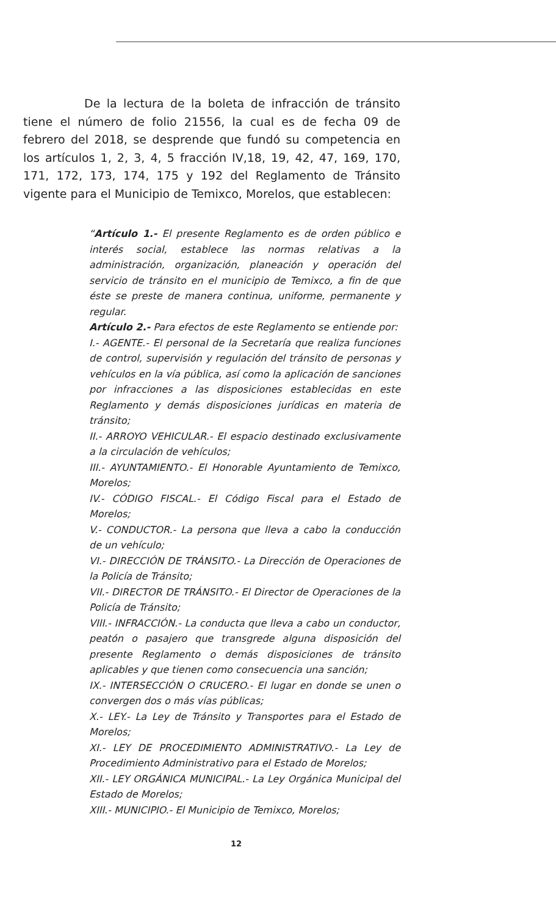De la lectura de la boleta de infracción de tránsito tiene el número de folio 21556, la cual es de fecha 09 de febrero del 2018, se desprende que fundó su competencia en los artículos 1, 2, 3, 4, 5 fracción IV,18, 19, 42, 47, 169, 170, 171, 172, 173, 174, 175 y 192 del Reglamento de Tránsito vigente para el Municipio de Temixco, Morelos, que establecen:
“Artículo 1.- El presente Reglamento es de orden público e interés social, establece las normas relativas a la administración, organización, planeación y operación del servicio de tránsito en el municipio de Temixco, a fin de que éste se preste de manera continua, uniforme, permanente y regular.
Artículo 2.- Para efectos de este Reglamento se entiende por:
I.- AGENTE.- El personal de la Secretaría que realiza funciones de control, supervisión y regulación del tránsito de personas y vehículos en la vía pública, así como la aplicación de sanciones por infracciones a las disposiciones establecidas en este Reglamento y demás disposiciones jurídicas en materia de tránsito;
II.- ARROYO VEHICULAR.- El espacio destinado exclusivamente a la circulación de vehículos;
III.- AYUNTAMIENTO.- El Honorable Ayuntamiento de Temixco, Morelos;
IV.- CÓDIGO FISCAL.- El Código Fiscal para el Estado de Morelos;
V.- CONDUCTOR.- La persona que lleva a cabo la conducción de un vehículo;
VI.- DIRECCIÓN DE TRÁNSITO.- La Dirección de Operaciones de la Policía de Tránsito;
VII.- DIRECTOR DE TRÁNSITO.- El Director de Operaciones de la Policía de Tránsito;
VIII.- INFRACCIÓN.- La conducta que lleva a cabo un conductor, peatón o pasajero que transgrede alguna disposición del presente Reglamento o demás disposiciones de tránsito aplicables y que tienen como consecuencia una sanción;
IX.- INTERSECCIÓN O CRUCERO.- El lugar en donde se unen o convergen dos o más vías públicas;
X.- LEY.- La Ley de Tránsito y Transportes para el Estado de Morelos;
XI.- LEY DE PROCEDIMIENTO ADMINISTRATIVO.- La Ley de Procedimiento Administrativo para el Estado de Morelos;
XII.- LEY ORGÁNICA MUNICIPAL.- La Ley Orgánica Municipal del Estado de Morelos;
XIII.- MUNICIPIO.- El Municipio de Temixco, Morelos;
12